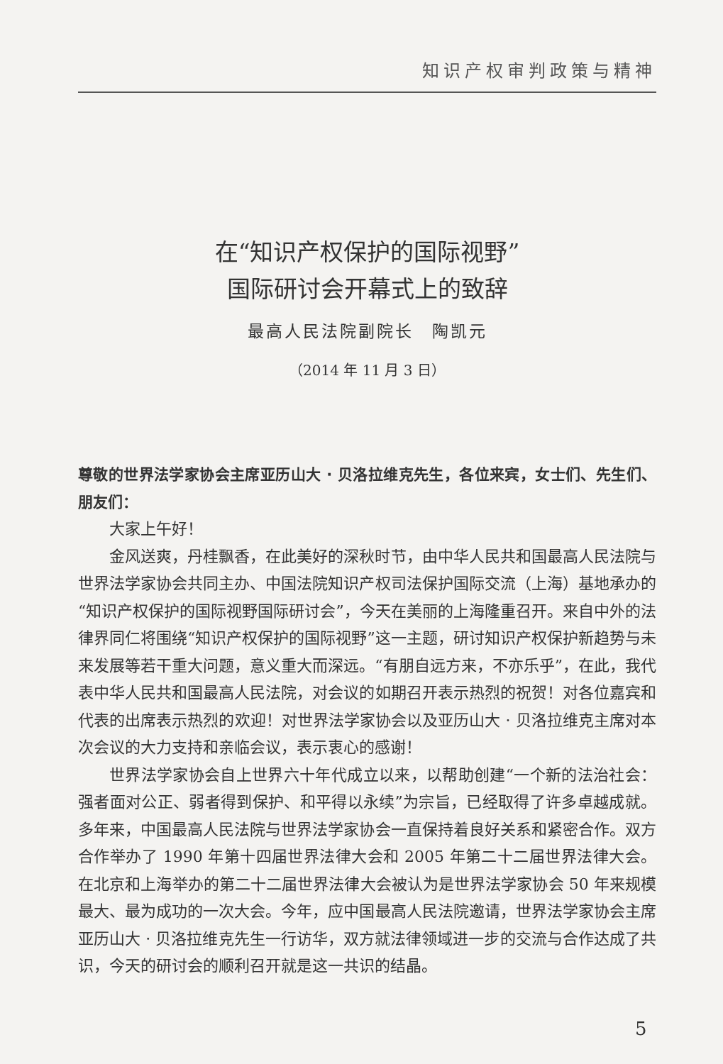知识产权审判政策与精神
在“知识产权保护的国际视野”
国际研讨会开幕式上的致辞
最高人民法院副院长　陶凯元
（2014 年 11 月 3 日）
尊敬的世界法学家协会主席亚历山大 · 贝洛拉维克先生，各位来宾，女士们、先生们、朋友们：
大家上午好！
金风送爽，丹桂飘香，在此美好的深秋时节，由中华人民共和国最高人民法院与世界法学家协会共同主办、中国法院知识产权司法保护国际交流（上海）基地承办的“知识产权保护的国际视野国际研讨会”，今天在美丽的上海隆重召开。来自中外的法律界同仁将围绕“知识产权保护的国际视野”这一主题，研讨知识产权保护新趋势与未来发展等若干重大问题，意义重大而深远。“有朋自远方来，不亦乐乎”，在此，我代表中华人民共和国最高人民法院，对会议的如期召开表示热烈的祝贺！对各位嘉宾和代表的出席表示热烈的欢迎！对世界法学家协会以及亚历山大 · 贝洛拉维克主席对本次会议的大力支持和亲临会议，表示衷心的感谢！
世界法学家协会自上世界六十年代成立以来，以帮助创建“一个新的法治社会：强者面对公正、弱者得到保护、和平得以永续”为宗旨，已经取得了许多卓越成就。多年来，中国最高人民法院与世界法学家协会一直保持着良好关系和紧密合作。双方合作举办了 1990 年第十四届世界法律大会和 2005 年第二十二届世界法律大会。在北京和上海举办的第二十二届世界法律大会被认为是世界法学家协会 50 年来规模最大、最为成功的一次大会。今年，应中国最高人民法院邀请，世界法学家协会主席亚历山大 · 贝洛拉维克先生一行访华，双方就法律领域进一步的交流与合作达成了共识，今天的研讨会的顺利召开就是这一共识的结晶。
5